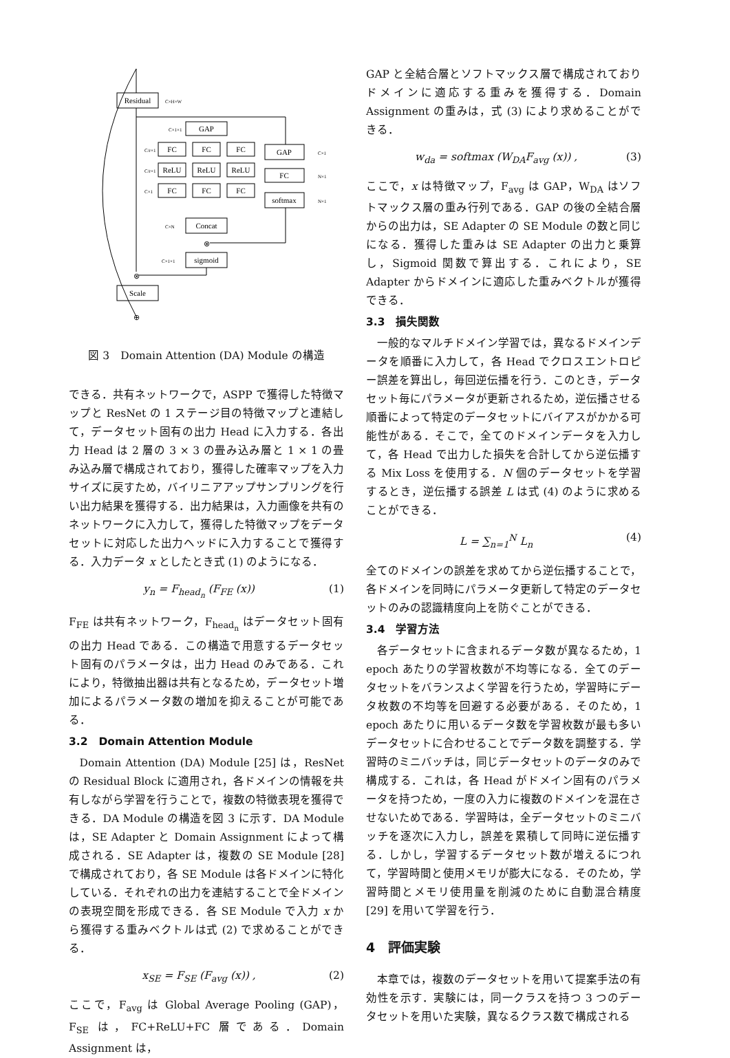Residual
GAP
FC
FC
FC
ReLU
ReLU
ReLU
FC
FC
FC
GAP
FC
softmax
Concat
sigmoid
⊗
⊗
Scale
⊕
C×H×W
C×1×1
C×1
N×1
N×1
C/r×1
C/r×1
C×1
C×N
C×1×1
図 3　Domain Attention (DA) Module の構造
できる．共有ネットワークで，ASPP で獲得した特徴マップと ResNet の 1 ステージ目の特徴マップと連結して，データセット固有の出力 Head に入力する．各出力 Head は 2 層の 3 × 3 の畳み込み層と 1 × 1 の畳み込み層で構成されており，獲得した確率マップを入力サイズに戻すため，バイリニアアップサンプリングを行い出力結果を獲得する．出力結果は，入力画像を共有のネットワークに入力して，獲得した特徴マップをデータセットに対応した出力ヘッドに入力することで獲得する．入力データ x としたとき式 (1) のようになる．
y<sub>n</sub> = F<sub>head<sub>n</sub></sub> (F<sub>FE</sub> (x)) (1)
F<sub>FE</sub> は共有ネットワーク，F<sub>head<sub>n</sub></sub> はデータセット固有の出力 Head である．この構造で用意するデータセット固有のパラメータは，出力 Head のみである．これにより，特徴抽出器は共有となるため，データセット増加によるパラメータ数の増加を抑えることが可能である．
3.2　Domain Attention Module
Domain Attention (DA) Module [25] は，ResNet の Residual Block に適用され，各ドメインの情報を共有しながら学習を行うことで，複数の特徴表現を獲得できる．DA Module の構造を図 3 に示す．DA Module は，SE Adapter と Domain Assignment によって構成される．SE Adapter は，複数の SE Module [28] で構成されており，各 SE Module は各ドメインに特化している．それぞれの出力を連結することで全ドメインの表現空間を形成できる．各 SE Module で入力 x から獲得する重みベクトルは式 (2) で求めることができる．
x<sub>SE</sub> = F<sub>SE</sub> (F<sub>avg</sub> (x)) , (2)
ここで，F<sub>avg</sub> は Global Average Pooling (GAP)，F<sub>SE</sub> は，FC+ReLU+FC 層である．Domain Assignment は，
GAP と全結合層とソフトマックス層で構成されておりドメインに適応する重みを獲得する．Domain Assignment の重みは，式 (3) により求めることができる．
w<sub>da</sub> = softmax (W<sub>DA</sub>F<sub>avg</sub> (x)) , (3)
ここで，x は特徴マップ，F<sub>avg</sub> は GAP，W<sub>DA</sub> はソフトマックス層の重み行列である．GAP の後の全結合層からの出力は，SE Adapter の SE Module の数と同じになる．獲得した重みは SE Adapter の出力と乗算し，Sigmoid 関数で算出する．これにより，SE Adapter からドメインに適応した重みベクトルが獲得できる．
3.3　損失関数
一般的なマルチドメイン学習では，異なるドメインデータを順番に入力して，各 Head でクロスエントロピー誤差を算出し，毎回逆伝播を行う．このとき，データセット毎にパラメータが更新されるため，逆伝播させる順番によって特定のデータセットにバイアスがかかる可能性がある．そこで，全てのドメインデータを入力して，各 Head で出力した損失を合計してから逆伝播する Mix Loss を使用する．N 個のデータセットを学習するとき，逆伝播する誤差 L は式 (4) のように求めることができる．
L = ∑<sub>n=1</sub><sup>N</sup> L<sub>n</sub> (4)
全てのドメインの誤差を求めてから逆伝播することで，各ドメインを同時にパラメータ更新して特定のデータセットのみの認識精度向上を防ぐことができる．
3.4　学習方法
各データセットに含まれるデータ数が異なるため，1 epoch あたりの学習枚数が不均等になる．全てのデータセットをバランスよく学習を行うため，学習時にデータ枚数の不均等を回避する必要がある．そのため，1 epoch あたりに用いるデータ数を学習枚数が最も多いデータセットに合わせることでデータ数を調整する．学習時のミニバッチは，同じデータセットのデータのみで構成する．これは，各 Head がドメイン固有のパラメータを持つため，一度の入力に複数のドメインを混在させないためである．学習時は，全データセットのミニバッチを逐次に入力し，誤差を累積して同時に逆伝播する．しかし，学習するデータセット数が増えるにつれて，学習時間と使用メモリが膨大になる．そのため，学習時間とメモリ使用量を削減のために自動混合精度 [29] を用いて学習を行う．
4　評価実験
本章では，複数のデータセットを用いて提案手法の有効性を示す．実験には，同一クラスを持つ 3 つのデータセットを用いた実験，異なるクラス数で構成される